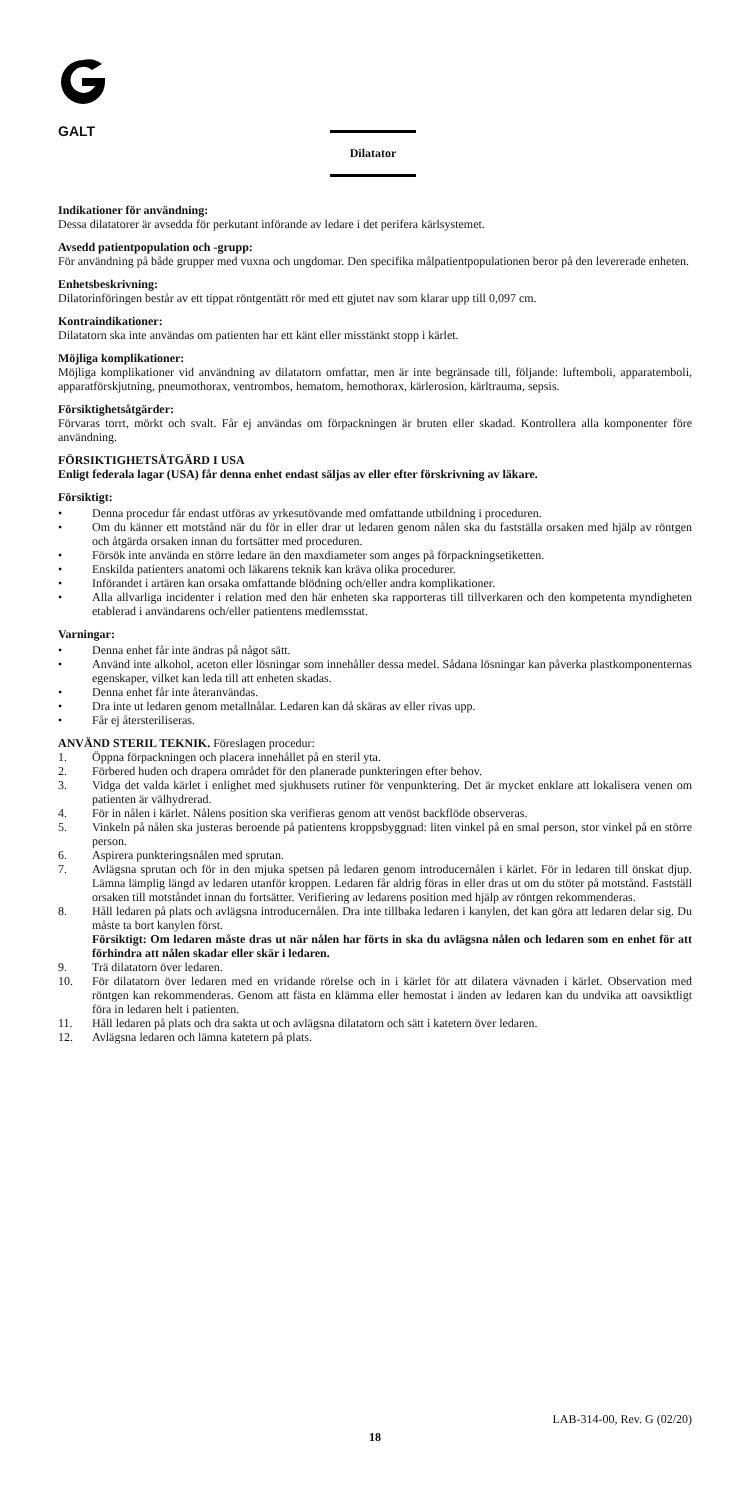GALT
Dilatator
Indikationer för användning:
Dessa dilatatorer är avsedda för perkutant införande av ledare i det perifera kärlsystemet.
Avsedd patientpopulation och -grupp:
För användning på både grupper med vuxna och ungdomar. Den specifika målpatientpopulationen beror på den levererade enheten.
Enhetsbeskrivning:
Dilatorinföringen består av ett tippat röntgentätt rör med ett gjutet nav som klarar upp till 0,097 cm.
Kontraindikationer:
Dilatatorn ska inte användas om patienten har ett känt eller misstänkt stopp i kärlet.
Möjliga komplikationer:
Möjliga komplikationer vid användning av dilatatorn omfattar, men är inte begränsade till, följande: luftemboli, apparatemboli, apparatförskjutning, pneumothorax, ventrombos, hematom, hemothorax, kärlerosion, kärltrauma, sepsis.
Försiktighetsåtgärder:
Förvaras torrt, mörkt och svalt. Får ej användas om förpackningen är bruten eller skadad. Kontrollera alla komponenter före användning.
FÖRSIKTIGHETSÅTGÄRD I USA
Enligt federala lagar (USA) får denna enhet endast säljas av eller efter förskrivning av läkare.
Försiktigt:
• Denna procedur får endast utföras av yrkesutövande med omfattande utbildning i proceduren.
• Om du känner ett motstånd när du för in eller drar ut ledaren genom nålen ska du fastställa orsaken med hjälp av röntgen och åtgärda orsaken innan du fortsätter med proceduren.
• Försök inte använda en större ledare än den maxdiameter som anges på förpackningsetiketten.
• Enskilda patienters anatomi och läkarens teknik kan kräva olika procedurer.
• Införandet i artären kan orsaka omfattande blödning och/eller andra komplikationer.
• Alla allvarliga incidenter i relation med den här enheten ska rapporteras till tillverkaren och den kompetenta myndigheten etablerad i användarens och/eller patientens medlemsstat.
Varningar:
• Denna enhet får inte ändras på något sätt.
• Använd inte alkohol, aceton eller lösningar som innehåller dessa medel. Sådana lösningar kan påverka plastkomponenternas egenskaper, vilket kan leda till att enheten skadas.
• Denna enhet får inte återanvändas.
• Dra inte ut ledaren genom metallnålar. Ledaren kan då skäras av eller rivas upp.
• Får ej återsteriliseras.
ANVÄND STERIL TEKNIK. Föreslagen procedur:
1. Öppna förpackningen och placera innehållet på en steril yta.
2. Förbered huden och drapera området för den planerade punkteringen efter behov.
3. Vidga det valda kärlet i enlighet med sjukhusets rutiner för venpunktering. Det är mycket enklare att lokalisera venen om patienten är välhydrerad.
4. För in nålen i kärlet. Nålens position ska verifieras genom att venöst backflöde observeras.
5. Vinkeln på nålen ska justeras beroende på patientens kroppsbyggnad: liten vinkel på en smal person, stor vinkel på en större person.
6. Aspirera punkteringsnålen med sprutan.
7. Avlägsna sprutan och för in den mjuka spetsen på ledaren genom introducernålen i kärlet. För in ledaren till önskat djup. Lämna lämplig längd av ledaren utanför kroppen. Ledaren får aldrig föras in eller dras ut om du stöter på motstånd. Fastställ orsaken till motståndet innan du fortsätter. Verifiering av ledarens position med hjälp av röntgen rekommenderas.
8. Håll ledaren på plats och avlägsna introducernålen. Dra inte tillbaka ledaren i kanylen, det kan göra att ledaren delar sig. Du måste ta bort kanylen först.
Försiktigt: Om ledaren måste dras ut när nålen har förts in ska du avlägsna nålen och ledaren som en enhet för att förhindra att nålen skadar eller skär i ledaren.
9. Trä dilatatorn över ledaren.
10. För dilatatorn över ledaren med en vridande rörelse och in i kärlet för att dilatera vävnaden i kärlet. Observation med röntgen kan rekommenderas. Genom att fästa en klämma eller hemostat i änden av ledaren kan du undvika att oavsiktligt föra in ledaren helt i patienten.
11. Håll ledaren på plats och dra sakta ut och avlägsna dilatatorn och sätt i katetern över ledaren.
12. Avlägsna ledaren och lämna katetern på plats.
LAB-314-00, Rev. G (02/20)
18